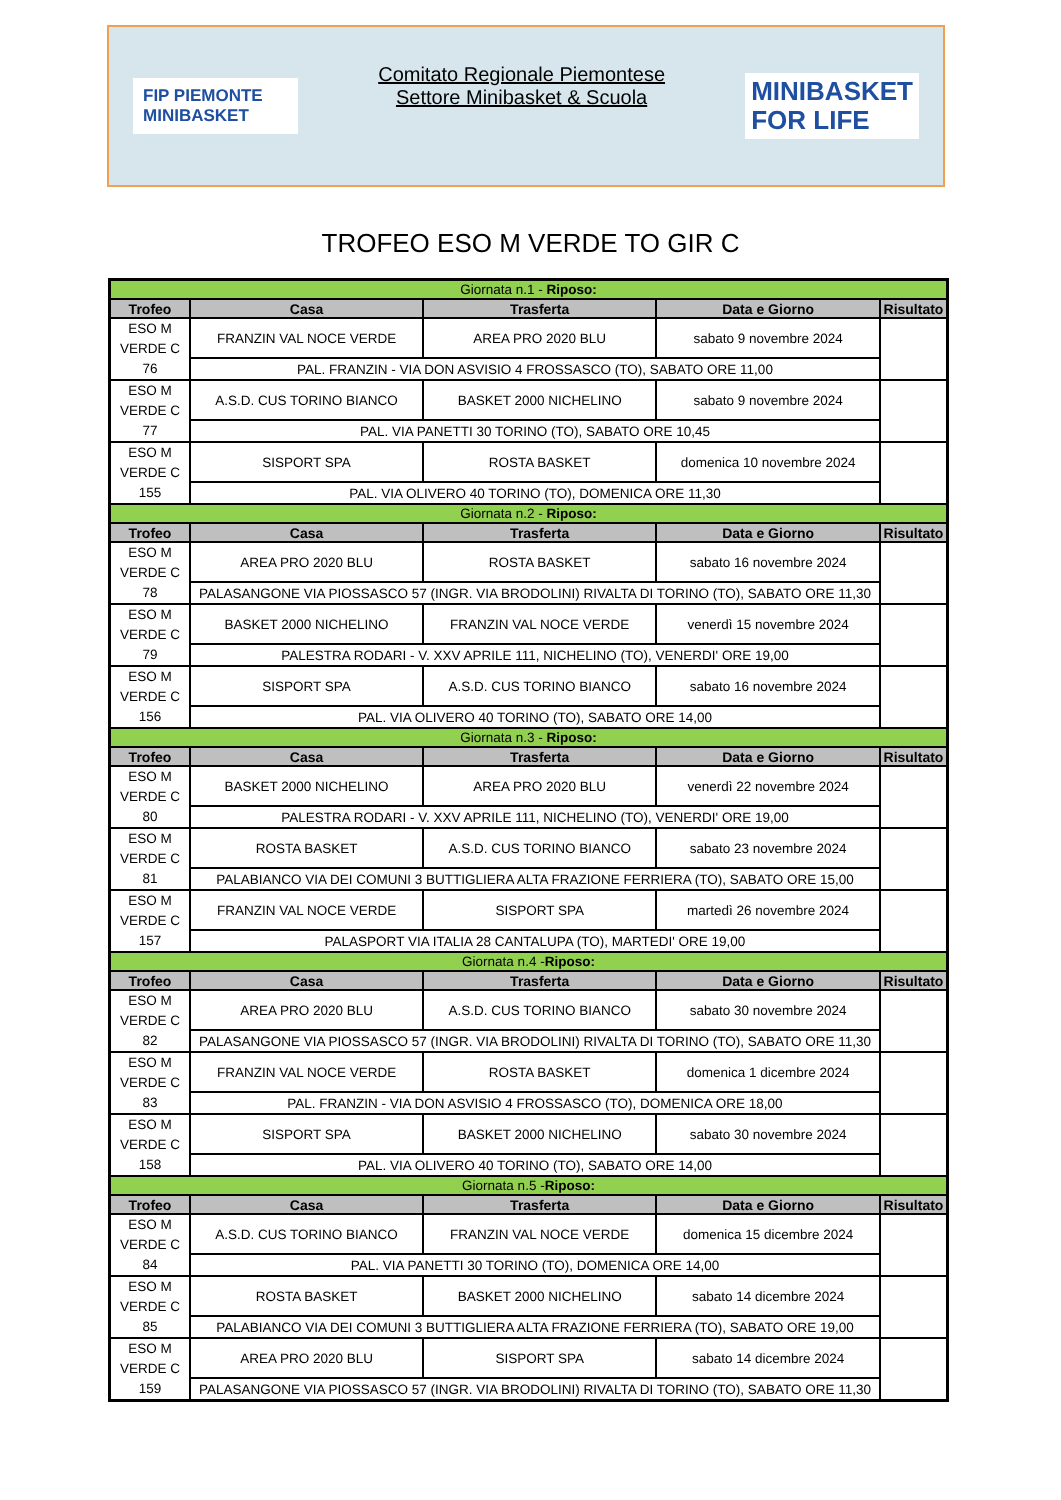FIP PIEMONTE
MINIBASKET
Comitato Regionale Piemontese
Settore Minibasket & Scuola
MINIBASKET
FOR LIFE
TROFEO ESO M VERDE TO GIR C
| Giornata n.1 - Riposo: | | | | |
| Trofeo | Casa | Trasferta | Data e Giorno | Risultato |
| ESO M VERDE C 76 | FRANZIN VAL NOCE VERDE | AREA PRO 2020 BLU | sabato 9 novembre 2024 | |
| | PAL. FRANZIN - VIA DON ASVISIO 4 FROSSASCO (TO), SABATO ORE 11,00 | | | |
| ESO M VERDE C 77 | A.S.D. CUS TORINO BIANCO | BASKET 2000 NICHELINO | sabato 9 novembre 2024 | |
| | PAL. VIA PANETTI 30 TORINO (TO), SABATO ORE 10,45 | | | |
| ESO M VERDE C 155 | SISPORT SPA | ROSTA BASKET | domenica 10 novembre 2024 | |
| | PAL. VIA OLIVERO 40 TORINO (TO), DOMENICA ORE 11,30 | | | |
| Giornata n.2 - Riposo: | | | | |
| Trofeo | Casa | Trasferta | Data e Giorno | Risultato |
| ESO M VERDE C 78 | AREA PRO 2020 BLU | ROSTA BASKET | sabato 16 novembre 2024 | |
| | PALASANGONE VIA PIOSSASCO 57 (INGR. VIA BRODOLINI) RIVALTA DI TORINO (TO), SABATO ORE 11,30 | | | |
| ESO M VERDE C 79 | BASKET 2000 NICHELINO | FRANZIN VAL NOCE VERDE | venerdì 15 novembre 2024 | |
| | PALESTRA RODARI - V. XXV APRILE 111, NICHELINO (TO), VENERDI' ORE 19,00 | | | |
| ESO M VERDE C 156 | SISPORT SPA | A.S.D. CUS TORINO BIANCO | sabato 16 novembre 2024 | |
| | PAL. VIA OLIVERO 40 TORINO (TO), SABATO ORE 14,00 | | | |
| Giornata n.3 - Riposo: | | | | |
| Trofeo | Casa | Trasferta | Data e Giorno | Risultato |
| ESO M VERDE C 80 | BASKET 2000 NICHELINO | AREA PRO 2020 BLU | venerdì 22 novembre 2024 | |
| | PALESTRA RODARI - V. XXV APRILE 111, NICHELINO (TO), VENERDI' ORE 19,00 | | | |
| ESO M VERDE C 81 | ROSTA BASKET | A.S.D. CUS TORINO BIANCO | sabato 23 novembre 2024 | |
| | PALABIANCO VIA DEI COMUNI 3 BUTTIGLIERA ALTA FRAZIONE FERRIERA (TO), SABATO ORE 15,00 | | | |
| ESO M VERDE C 157 | FRANZIN VAL NOCE VERDE | SISPORT SPA | martedì 26 novembre 2024 | |
| | PALASPORT VIA ITALIA 28 CANTALUPA (TO), MARTEDI' ORE 19,00 | | | |
| Giornata n.4 - Riposo: | | | | |
| Trofeo | Casa | Trasferta | Data e Giorno | Risultato |
| ESO M VERDE C 82 | AREA PRO 2020 BLU | A.S.D. CUS TORINO BIANCO | sabato 30 novembre 2024 | |
| | PALASANGONE VIA PIOSSASCO 57 (INGR. VIA BRODOLINI) RIVALTA DI TORINO (TO), SABATO ORE 11,30 | | | |
| ESO M VERDE C 83 | FRANZIN VAL NOCE VERDE | ROSTA BASKET | domenica 1 dicembre 2024 | |
| | PAL. FRANZIN - VIA DON ASVISIO 4 FROSSASCO (TO), DOMENICA ORE 18,00 | | | |
| ESO M VERDE C 158 | SISPORT SPA | BASKET 2000 NICHELINO | sabato 30 novembre 2024 | |
| | PAL. VIA OLIVERO 40 TORINO (TO), SABATO ORE 14,00 | | | |
| Giornata n.5 - Riposo: | | | | |
| Trofeo | Casa | Trasferta | Data e Giorno | Risultato |
| ESO M VERDE C 84 | A.S.D. CUS TORINO BIANCO | FRANZIN VAL NOCE VERDE | domenica 15 dicembre 2024 | |
| | PAL. VIA PANETTI 30 TORINO (TO), DOMENICA ORE 14,00 | | | |
| ESO M VERDE C 85 | ROSTA BASKET | BASKET 2000 NICHELINO | sabato 14 dicembre 2024 | |
| | PALABIANCO VIA DEI COMUNI 3 BUTTIGLIERA ALTA FRAZIONE FERRIERA (TO), SABATO ORE 19,00 | | | |
| ESO M VERDE C 159 | AREA PRO 2020 BLU | SISPORT SPA | sabato 14 dicembre 2024 | |
| | PALASANGONE VIA PIOSSASCO 57 (INGR. VIA BRODOLINI) RIVALTA DI TORINO (TO), SABATO ORE 11,30 | | | |